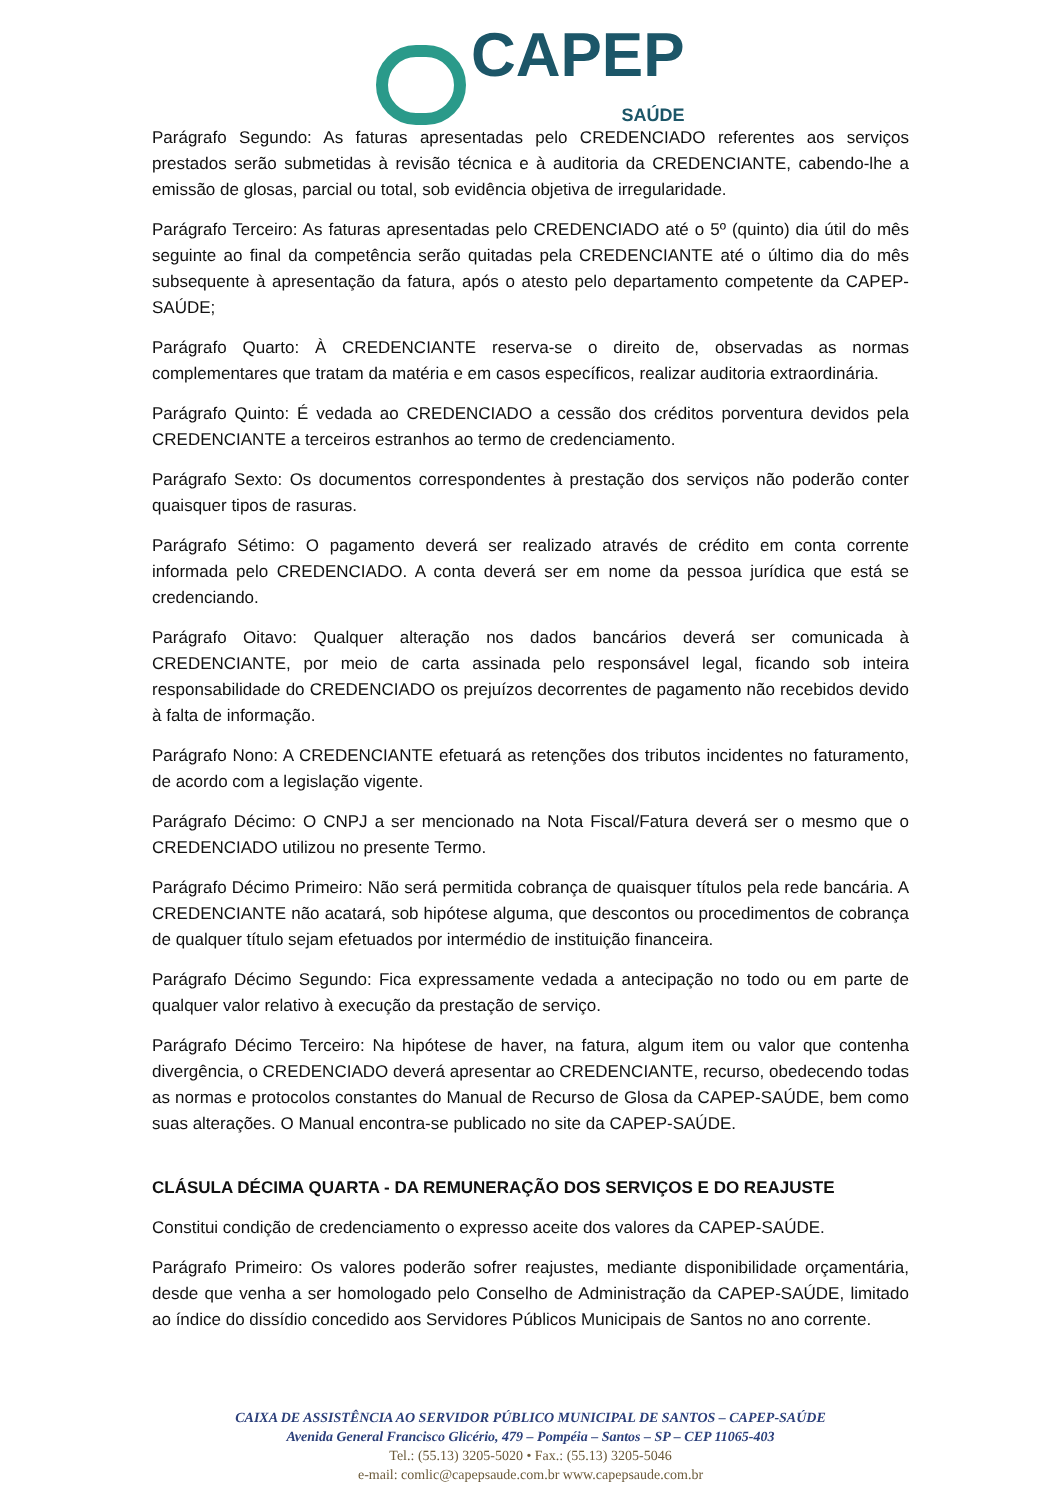CAPEP SAÚDE
Parágrafo Segundo: As faturas apresentadas pelo CREDENCIADO referentes aos serviços prestados serão submetidas à revisão técnica e à auditoria da CREDENCIANTE, cabendo-lhe a emissão de glosas, parcial ou total, sob evidência objetiva de irregularidade.
Parágrafo Terceiro: As faturas apresentadas pelo CREDENCIADO até o 5º (quinto) dia útil do mês seguinte ao final da competência serão quitadas pela CREDENCIANTE até o último dia do mês subsequente à apresentação da fatura, após o atesto pelo departamento competente da CAPEP-SAÚDE;
Parágrafo Quarto: À CREDENCIANTE reserva-se o direito de, observadas as normas complementares que tratam da matéria e em casos específicos, realizar auditoria extraordinária.
Parágrafo Quinto: É vedada ao CREDENCIADO a cessão dos créditos porventura devidos pela CREDENCIANTE a terceiros estranhos ao termo de credenciamento.
Parágrafo Sexto: Os documentos correspondentes à prestação dos serviços não poderão conter quaisquer tipos de rasuras.
Parágrafo Sétimo: O pagamento deverá ser realizado através de crédito em conta corrente informada pelo CREDENCIADO. A conta deverá ser em nome da pessoa jurídica que está se credenciando.
Parágrafo Oitavo: Qualquer alteração nos dados bancários deverá ser comunicada à CREDENCIANTE, por meio de carta assinada pelo responsável legal, ficando sob inteira responsabilidade do CREDENCIADO os prejuízos decorrentes de pagamento não recebidos devido à falta de informação.
Parágrafo Nono: A CREDENCIANTE efetuará as retenções dos tributos incidentes no faturamento, de acordo com a legislação vigente.
Parágrafo Décimo: O CNPJ a ser mencionado na Nota Fiscal/Fatura deverá ser o mesmo que o CREDENCIADO utilizou no presente Termo.
Parágrafo Décimo Primeiro: Não será permitida cobrança de quaisquer títulos pela rede bancária. A CREDENCIANTE não acatará, sob hipótese alguma, que descontos ou procedimentos de cobrança de qualquer título sejam efetuados por intermédio de instituição financeira.
Parágrafo Décimo Segundo: Fica expressamente vedada a antecipação no todo ou em parte de qualquer valor relativo à execução da prestação de serviço.
Parágrafo Décimo Terceiro: Na hipótese de haver, na fatura, algum item ou valor que contenha divergência, o CREDENCIADO deverá apresentar ao CREDENCIANTE, recurso, obedecendo todas as normas e protocolos constantes do Manual de Recurso de Glosa da CAPEP-SAÚDE, bem como suas alterações. O Manual encontra-se publicado no site da CAPEP-SAÚDE.
CLÁSULA DÉCIMA QUARTA - DA REMUNERAÇÃO DOS SERVIÇOS E DO REAJUSTE
Constitui condição de credenciamento o expresso aceite dos valores da CAPEP-SAÚDE.
Parágrafo Primeiro: Os valores poderão sofrer reajustes, mediante disponibilidade orçamentária, desde que venha a ser homologado pelo Conselho de Administração da CAPEP-SAÚDE, limitado ao índice do dissídio concedido aos Servidores Públicos Municipais de Santos no ano corrente.
CAIXA DE ASSISTÊNCIA AO SERVIDOR PÚBLICO MUNICIPAL DE SANTOS – CAPEP-SAÚDE
Avenida General Francisco Glicério, 479 – Pompéia – Santos – SP – CEP 11065-403
Tel.: (55.13) 3205-5020 • Fax.: (55.13) 3205-5046
e-mail: comlic@capepsaude.com.br www.capepsaude.com.br